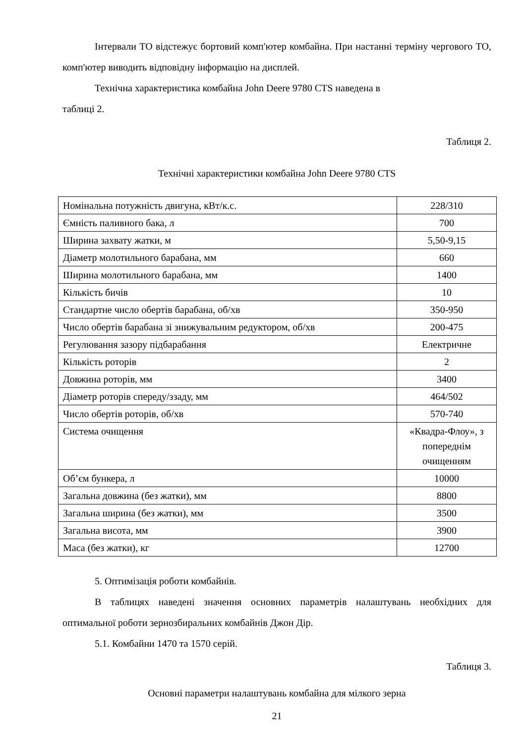Інтервали ТО відстежує бортовий комп'ютер комбайна. При настанні терміну чергового ТО, комп'ютер виводить відповідну інформацію на дисплей.
Технічна характеристика комбайна John Deere 9780 CTS наведена в
таблиці 2.
Таблиця 2.
Технічні характеристики комбайна John Deere 9780 CTS
| Номінальна потужність двигуна, кВт/к.с. | 228/310 |
| Ємність паливного бака, л | 700 |
| Ширина захвату жатки, м | 5,50-9,15 |
| Діаметр молотильного барабана, мм | 660 |
| Ширина молотильного барабана, мм | 1400 |
| Кількість бичів | 10 |
| Стандартне число обертів барабана, об/хв | 350-950 |
| Число обертів барабана зі знижувальним редуктором, об/хв | 200-475 |
| Регулювання зазору підбарабання | Електричне |
| Кількість роторів | 2 |
| Довжина роторів, мм | 3400 |
| Діаметр роторів спереду/ззаду, мм | 464/502 |
| Число обертів роторів, об/хв | 570-740 |
| Система очищення | «Квадра-Флоу», з попереднім очищенням |
| Об’єм бункера, л | 10000 |
| Загальна довжина (без жатки), мм | 8800 |
| Загальна ширина (без жатки), мм | 3500 |
| Загальна висота, мм | 3900 |
| Маса (без жатки), кг | 12700 |
5. Оптимізація роботи комбайнів.
В таблицях наведені значення основних параметрів налаштувань необхідних для оптимальної роботи зернозбиральних комбайнів Джон Дір.
5.1. Комбайни 1470 та 1570 серій.
Таблиця 3.
Основні параметри налаштувань комбайна для мілкого зерна
21